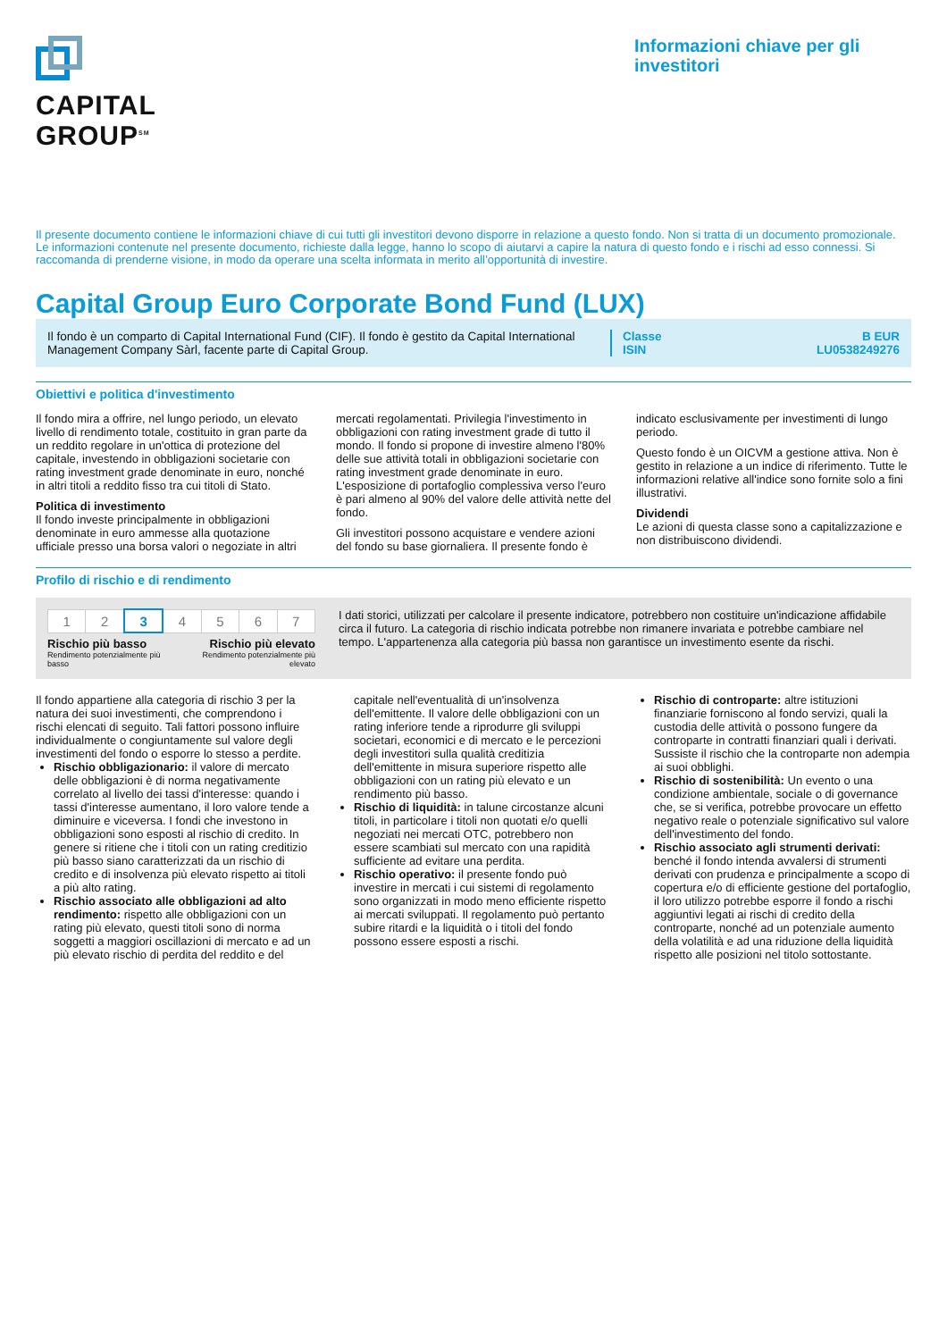CAPITAL
GROUP<sup>SM</sup>
Informazioni chiave per gli investitori
Il presente documento contiene le informazioni chiave di cui tutti gli investitori devono disporre in relazione a questo fondo. Non si tratta di un documento promozionale. Le informazioni contenute nel presente documento, richieste dalla legge, hanno lo scopo di aiutarvi a capire la natura di questo fondo e i rischi ad esso connessi. Si raccomanda di prenderne visione, in modo da operare una scelta informata in merito all’opportunità di investire.
Capital Group Euro Corporate Bond Fund (LUX)
Il fondo è un comparto di Capital International Fund (CIF). Il fondo è gestito da Capital International Management Company Sàrl, facente parte di Capital Group.
Classe
ISIN
B EUR
LU0538249276
Obiettivi e politica d'investimento
Il fondo mira a offrire, nel lungo periodo, un elevato livello di rendimento totale, costituito in gran parte da un reddito regolare in un'ottica di protezione del capitale, investendo in obbligazioni societarie con rating investment grade denominate in euro, nonché in altri titoli a reddito fisso tra cui titoli di Stato.
Politica di investimento
Il fondo investe principalmente in obbligazioni denominate in euro ammesse alla quotazione ufficiale presso una borsa valori o negoziate in altri mercati regolamentati. Privilegia l'investimento in obbligazioni con rating investment grade di tutto il mondo. Il fondo si propone di investire almeno l'80% delle sue attività totali in obbligazioni societarie con rating investment grade denominate in euro. L'esposizione di portafoglio complessiva verso l'euro è pari almeno al 90% del valore delle attività nette del fondo.
Gli investitori possono acquistare e vendere azioni del fondo su base giornaliera. Il presente fondo è indicato esclusivamente per investimenti di lungo periodo.
Questo fondo è un OICVM a gestione attiva. Non è gestito in relazione a un indice di riferimento. Tutte le informazioni relative all'indice sono fornite solo a fini illustrativi.
Dividendi
Le azioni di questa classe sono a capitalizzazione e non distribuiscono dividendi.
Profilo di rischio e di rendimento
| 1 | 2 | 3 | 4 | 5 | 6 | 7 |
Rischio più basso
Rendimento potenzialmente più basso
Rischio più elevato
Rendimento potenzialmente più elevato
I dati storici, utilizzati per calcolare il presente indicatore, potrebbero non costituire un'indicazione affidabile circa il futuro. La categoria di rischio indicata potrebbe non rimanere invariata e potrebbe cambiare nel tempo. L'appartenenza alla categoria più bassa non garantisce un investimento esente da rischi.
Il fondo appartiene alla categoria di rischio 3 per la natura dei suoi investimenti, che comprendono i rischi elencati di seguito. Tali fattori possono influire individualmente o congiuntamente sul valore degli investimenti del fondo o esporre lo stesso a perdite.
Rischio obbligazionario: il valore di mercato delle obbligazioni è di norma negativamente correlato al livello dei tassi d'interesse: quando i tassi d'interesse aumentano, il loro valore tende a diminuire e viceversa. I fondi che investono in obbligazioni sono esposti al rischio di credito. In genere si ritiene che i titoli con un rating creditizio più basso siano caratterizzati da un rischio di credito e di insolvenza più elevato rispetto ai titoli a più alto rating.
Rischio associato alle obbligazioni ad alto rendimento: rispetto alle obbligazioni con un rating più elevato, questi titoli sono di norma soggetti a maggiori oscillazioni di mercato e ad un più elevato rischio di perdita del reddito e del capitale nell'eventualità di un'insolvenza dell'emittente. Il valore delle obbligazioni con un rating inferiore tende a riprodurre gli sviluppi societari, economici e di mercato e le percezioni degli investitori sulla qualità creditizia dell'emittente in misura superiore rispetto alle obbligazioni con un rating più elevato e un rendimento più basso.
Rischio di liquidità: in talune circostanze alcuni titoli, in particolare i titoli non quotati e/o quelli negoziati nei mercati OTC, potrebbero non essere scambiati sul mercato con una rapidità sufficiente ad evitare una perdita.
Rischio operativo: il presente fondo può investire in mercati i cui sistemi di regolamento sono organizzati in modo meno efficiente rispetto ai mercati sviluppati. Il regolamento può pertanto subire ritardi e la liquidità o i titoli del fondo possono essere esposti a rischi.
Rischio di controparte: altre istituzioni finanziarie forniscono al fondo servizi, quali la custodia delle attività o possono fungere da controparte in contratti finanziari quali i derivati. Sussiste il rischio che la controparte non adempia ai suoi obblighi.
Rischio di sostenibilità: Un evento o una condizione ambientale, sociale o di governance che, se si verifica, potrebbe provocare un effetto negativo reale o potenziale significativo sul valore dell'investimento del fondo.
Rischio associato agli strumenti derivati: benché il fondo intenda avvalersi di strumenti derivati con prudenza e principalmente a scopo di copertura e/o di efficiente gestione del portafoglio, il loro utilizzo potrebbe esporre il fondo a rischi aggiuntivi legati ai rischi di credito della controparte, nonché ad un potenziale aumento della volatilità e ad una riduzione della liquidità rispetto alle posizioni nel titolo sottostante.